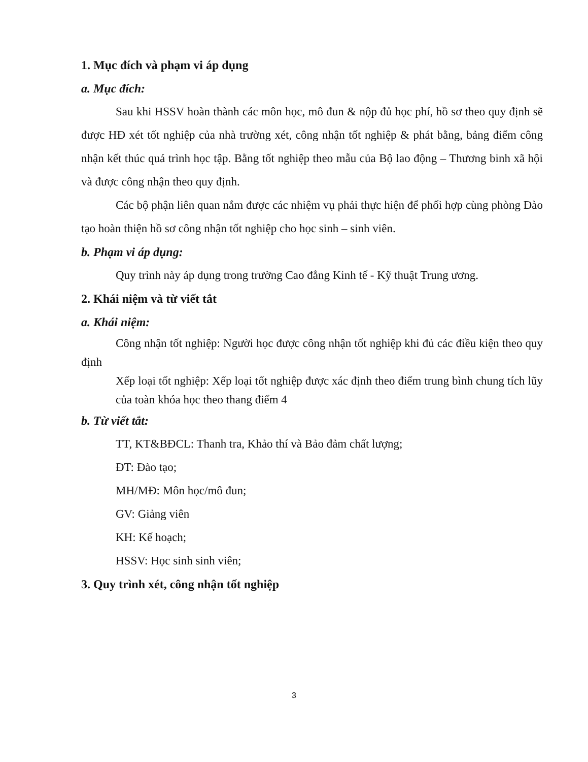1. Mục đích và phạm vi áp dụng
a. Mục đích:
Sau khi HSSV hoàn thành các môn học, mô đun & nộp đủ học phí, hồ sơ theo quy định sẽ được HĐ xét tốt nghiệp của nhà trường xét, công nhận tốt nghiệp & phát bằng, bảng điểm công nhận kết thúc quá trình học tập. Bằng tốt nghiệp theo mẫu của Bộ lao động – Thương binh xã hội và được công nhận theo quy định.
Các bộ phận liên quan nắm được các nhiệm vụ phải thực hiện để phối hợp cùng phòng Đào tạo hoàn thiện hồ sơ công nhận tốt nghiệp cho học sinh – sinh viên.
b. Phạm vi áp dụng:
Quy trình này áp dụng trong trường Cao đẳng Kinh tế - Kỹ thuật Trung ương.
2. Khái niệm và từ viết tắt
a. Khái niệm:
Công nhận tốt nghiệp: Người học được công nhận tốt nghiệp khi đủ các điều kiện theo quy định
Xếp loại tốt nghiệp: Xếp loại tốt nghiệp được xác định theo điểm trung bình chung tích lũy của toàn khóa học theo thang điểm 4
b. Từ viết tắt:
TT, KT&BĐCL: Thanh tra, Khảo thí và Bảo đảm chất lượng;
ĐT: Đào tạo;
MH/MĐ: Môn học/mô đun;
GV: Giảng viên
KH: Kế hoạch;
HSSV: Học sinh sinh viên;
3. Quy trình xét, công nhận tốt nghiệp
3